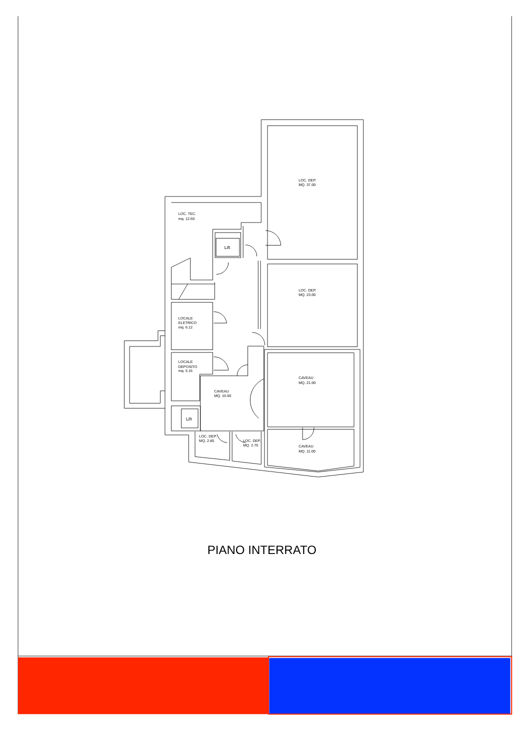LOC. DEP.
MQ. 37.00
LOC. TEC.
mq. 12.60
Lift
LOC. DEP.
MQ. 23.00
LOCALE
ELETRICO
mq. 6.12
LOCALE
DEPOSITO
mq. 5.16
CAVEAU
MQ. 21.00
CAVEAU
MQ. 10.50
Lift
LOC. DEP.
MQ. 2.85
LOC. DEP.
MQ. 2.70
CAVEAU
MQ. 11.00
PIANO INTERRATO